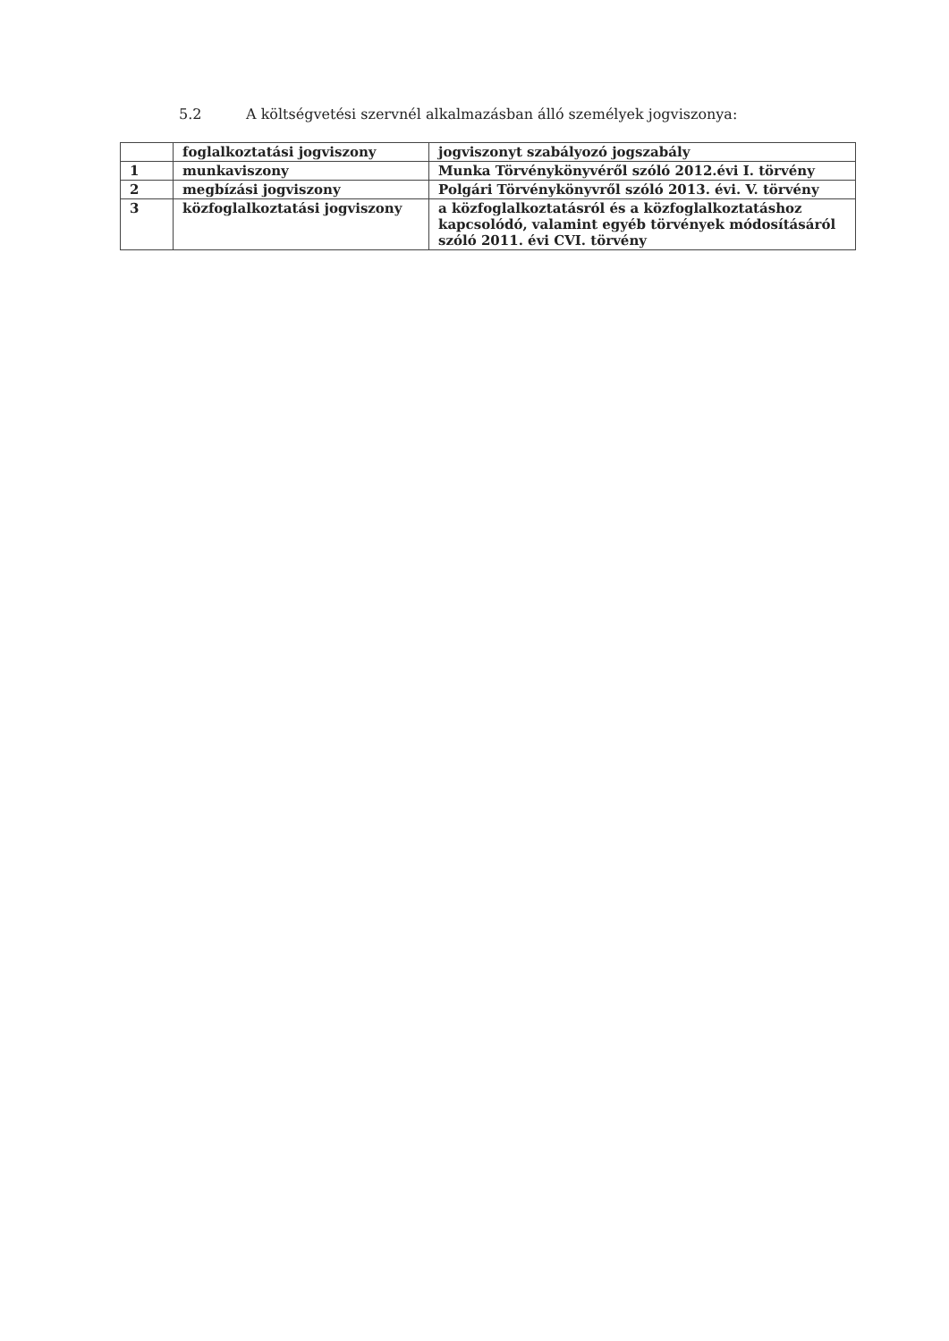5.2 A költségvetési szervnél alkalmazásban álló személyek jogviszonya:
| | foglalkoztatási jogviszony | jogviszonyt szabályozó jogszabály |
| --- | --- | --- |
| 1 | munkaviszony | Munka Törvénykönyvéről szóló 2012.évi I. törvény |
| 2 | megbízási jogviszony | Polgári Törvénykönyvről szóló 2013. évi. V. törvény |
| 3 | közfoglalkoztatási jogviszony | a közfoglalkoztatásról és a közfoglalkoztatáshoz kapcsolódó, valamint egyéb törvények módosításáról szóló 2011. évi CVI. törvény |